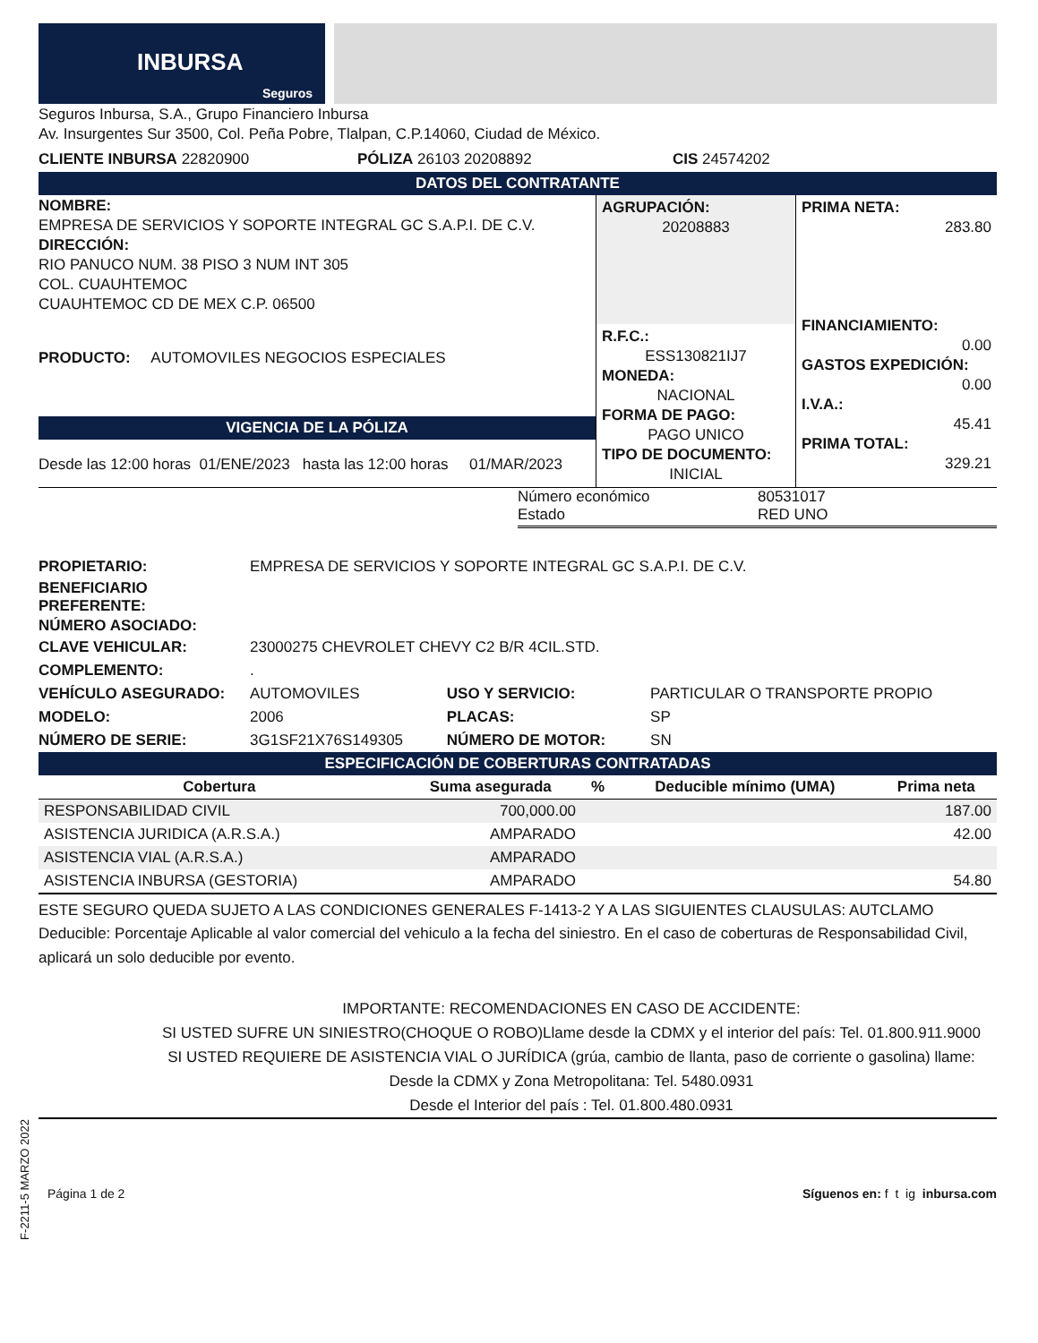INBURSA
Seguros
Seguros Inbursa, S.A., Grupo Financiero Inbursa
Av. Insurgentes Sur 3500, Col. Peña Pobre, Tlalpan, C.P.14060, Ciudad de México.
CLIENTE INBURSA 22820900 PÓLIZA 26103 20208892 CIS 24574202
DATOS DEL CONTRATANTE
NOMBRE:
EMPRESA DE SERVICIOS Y SOPORTE INTEGRAL GC S.A.P.I. DE C.V.
DIRECCIÓN:
RIO PANUCO NUM. 38 PISO 3 NUM INT 305
COL. CUAUHTEMOC
CUAUHTEMOC CD DE MEX C.P. 06500
PRODUCTO: AUTOMOVILES NEGOCIOS ESPECIALES
VIGENCIA DE LA PÓLIZA
Desde las 12:00 horas 01/ENE/2023 hasta las 12:00 horas 01/MAR/2023
AGRUPACIÓN:
20208883
R.F.C.:
ESS130821IJ7
MONEDA:
NACIONAL
FORMA DE PAGO:
PAGO UNICO
TIPO DE DOCUMENTO:
INICIAL
PRIMA NETA:
283.80
FINANCIAMIENTO:
0.00
GASTOS EXPEDICIÓN:
0.00
I.V.A.:
45.41
PRIMA TOTAL:
329.21
Número económico 80531017
Estado RED UNO
| PROPIETARIO: | EMPRESA DE SERVICIOS Y SOPORTE INTEGRAL GC S.A.P.I. DE C.V. | | |
| BENEFICIARIO PREFERENTE: | | | |
| NÚMERO ASOCIADO: | | | |
| CLAVE VEHICULAR: | 23000275 CHEVROLET CHEVY C2 B/R 4CIL.STD. | | |
| COMPLEMENTO: | . | | |
| VEHÍCULO ASEGURADO: | AUTOMOVILES | USO Y SERVICIO: | PARTICULAR O TRANSPORTE PROPIO |
| MODELO: | 2006 | PLACAS: | SP |
| NÚMERO DE SERIE: | 3G1SF21X76S149305 | NÚMERO DE MOTOR: | SN |
ESPECIFICACIÓN DE COBERTURAS CONTRATADAS
| Cobertura | Suma asegurada | % | Deducible mínimo (UMA) | Prima neta |
| --- | --- | --- | --- | --- |
| RESPONSABILIDAD CIVIL | 700,000.00 | | | 187.00 |
| ASISTENCIA JURIDICA (A.R.S.A.) | AMPARADO | | | 42.00 |
| ASISTENCIA VIAL (A.R.S.A.) | AMPARADO | | | |
| ASISTENCIA INBURSA (GESTORIA) | AMPARADO | | | 54.80 |
ESTE SEGURO QUEDA SUJETO A LAS CONDICIONES GENERALES F-1413-2 Y A LAS SIGUIENTES CLAUSULAS: AUTCLAMO
Deducible: Porcentaje Aplicable al valor comercial del vehiculo a la fecha del siniestro. En el caso de coberturas de Responsabilidad Civil, aplicará un solo deducible por evento.
IMPORTANTE: RECOMENDACIONES EN CASO DE ACCIDENTE:
SI USTED SUFRE UN SINIESTRO(CHOQUE O ROBO)Llame desde la CDMX y el interior del país: Tel. 01.800.911.9000
SI USTED REQUIERE DE ASISTENCIA VIAL O JURÍDICA (grúa, cambio de llanta, paso de corriente o gasolina) llame:
Desde la CDMX y Zona Metropolitana: Tel. 5480.0931
Desde el Interior del país : Tel. 01.800.480.0931
Página 1 de 2 Síguenos en: f t ig inbursa.com
F-2211-5 MARZO 2022